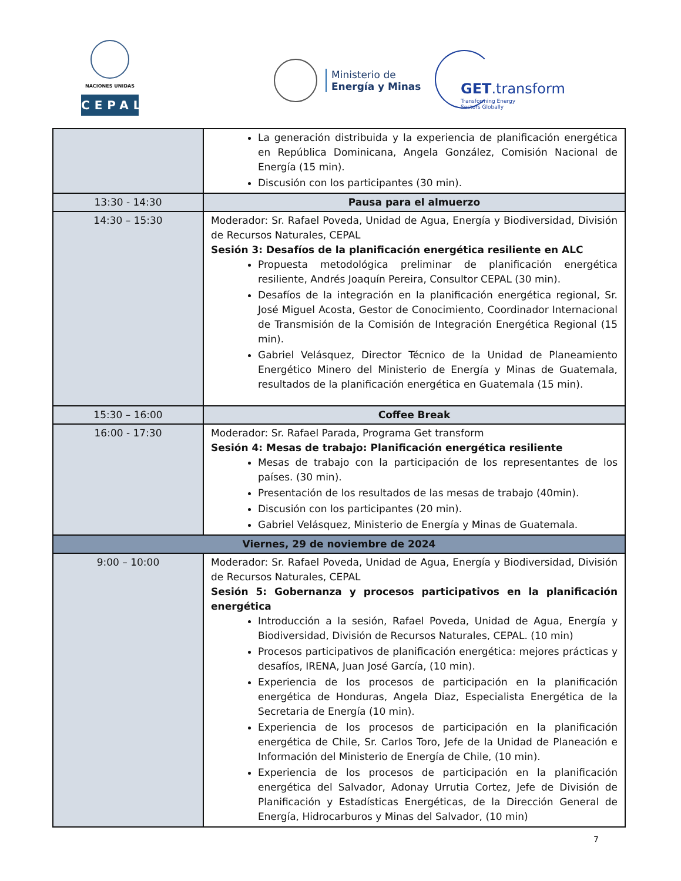NACIONES UNIDAS
CEPAL
Ministerio de
Energía y Minas
GET.transform
Transforming Energy
Sectors Globally
| | La generación distribuida y la experiencia de planificación energética en República Dominicana, Angela González, Comisión Nacional de Energía (15 min). Discusión con los participantes (30 min). |
| 13:30 - 14:30 | Pausa para el almuerzo |
| 14:30 – 15:30 | Moderador: Sr. Rafael Poveda, Unidad de Agua, Energía y Biodiversidad, División de Recursos Naturales, CEPAL Sesión 3: Desafíos de la planificación energética resiliente en ALC Propuesta metodológica preliminar de planificación energética resiliente, Andrés Joaquín Pereira, Consultor CEPAL (30 min). Desafíos de la integración en la planificación energética regional, Sr. José Miguel Acosta, Gestor de Conocimiento, Coordinador Internacional de Transmisión de la Comisión de Integración Energética Regional (15 min). Gabriel Velásquez, Director Técnico de la Unidad de Planeamiento Energético Minero del Ministerio de Energía y Minas de Guatemala, resultados de la planificación energética en Guatemala (15 min). |
| 15:30 – 16:00 | Coffee Break |
| 16:00 - 17:30 | Moderador: Sr. Rafael Parada, Programa Get transform Sesión 4: Mesas de trabajo: Planificación energética resiliente Mesas de trabajo con la participación de los representantes de los países. (30 min). Presentación de los resultados de las mesas de trabajo (40min). Discusión con los participantes (20 min). Gabriel Velásquez, Ministerio de Energía y Minas de Guatemala. |
| Viernes, 29 de noviembre de 2024 | |
| 9:00 – 10:00 | Moderador: Sr. Rafael Poveda, Unidad de Agua, Energía y Biodiversidad, División de Recursos Naturales, CEPAL Sesión 5: Gobernanza y procesos participativos en la planificación energética Introducción a la sesión, Rafael Poveda, Unidad de Agua, Energía y Biodiversidad, División de Recursos Naturales, CEPAL. (10 min) Procesos participativos de planificación energética: mejores prácticas y desafíos, IRENA, Juan José García, (10 min). Experiencia de los procesos de participación en la planificación energética de Honduras, Angela Diaz, Especialista Energética de la Secretaria de Energía (10 min). Experiencia de los procesos de participación en la planificación energética de Chile, Sr. Carlos Toro, Jefe de la Unidad de Planeación e Información del Ministerio de Energía de Chile, (10 min). Experiencia de los procesos de participación en la planificación energética del Salvador, Adonay Urrutia Cortez, Jefe de División de Planificación y Estadísticas Energéticas, de la Dirección General de Energía, Hidrocarburos y Minas del Salvador, (10 min) |
7